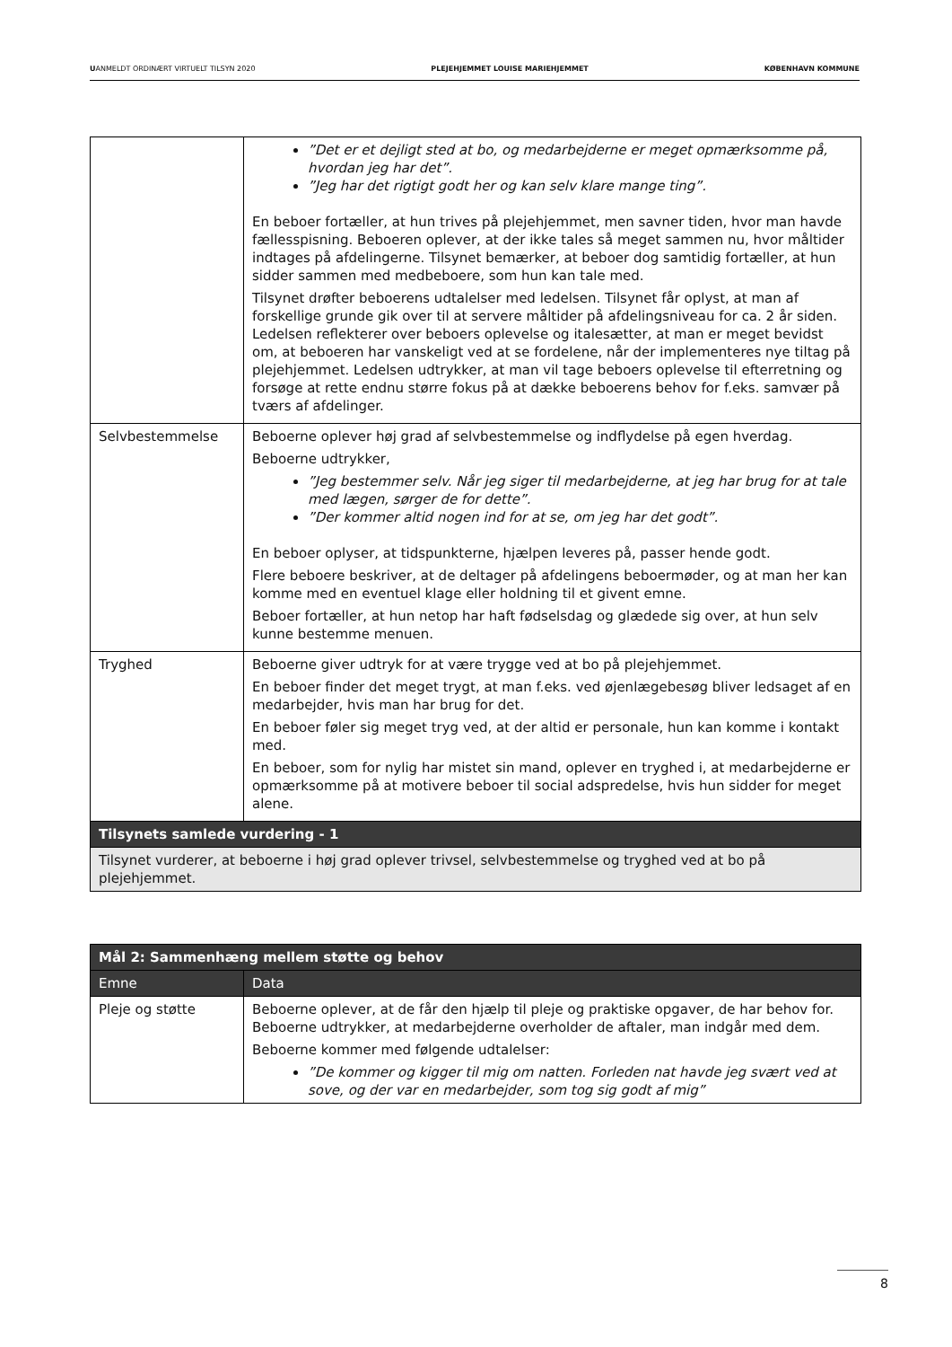UANMELDT ORDINÆRT VIRTUELT TILSYN 2020 PLEJEHJEMMET LOUISE MARIEHJEMMET KØBENHAVN KOMMUNE
| | ”Det er et dejligt sted at bo, og medarbejderne er meget opmærksomme på, hvordan jeg har det”. ”Jeg har det rigtigt godt her og kan selv klare mange ting”. En beboer fortæller, at hun trives på plejehjemmet, men savner tiden, hvor man havde fællesspisning. Beboeren oplever, at der ikke tales så meget sammen nu, hvor måltider indtages på afdelingerne. Tilsynet bemærker, at beboer dog samtidig fortæller, at hun sidder sammen med medbeboere, som hun kan tale med. Tilsynet drøfter beboerens udtalelser med ledelsen. Tilsynet får oplyst, at man af forskellige grunde gik over til at servere måltider på afdelingsniveau for ca. 2 år siden. Ledelsen reflekterer over beboers oplevelse og italesætter, at man er meget bevidst om, at beboeren har vanskeligt ved at se fordelene, når der implementeres nye tiltag på plejehjemmet. Ledelsen udtrykker, at man vil tage beboers oplevelse til efterretning og forsøge at rette endnu større fokus på at dække beboerens behov for f.eks. samvær på tværs af afdelinger. |
| Selvbestemmelse | Beboerne oplever høj grad af selvbestemmelse og indflydelse på egen hverdag. Beboerne udtrykker, ”Jeg bestemmer selv. Når jeg siger til medarbejderne, at jeg har brug for at tale med lægen, sørger de for dette”. ”Der kommer altid nogen ind for at se, om jeg har det godt”. En beboer oplyser, at tidspunkterne, hjælpen leveres på, passer hende godt. Flere beboere beskriver, at de deltager på afdelingens beboermøder, og at man her kan komme med en eventuel klage eller holdning til et givent emne. Beboer fortæller, at hun netop har haft fødselsdag og glædede sig over, at hun selv kunne bestemme menuen. |
| Tryghed | Beboerne giver udtryk for at være trygge ved at bo på plejehjemmet. En beboer finder det meget trygt, at man f.eks. ved øjenlægebesøg bliver ledsaget af en medarbejder, hvis man har brug for det. En beboer føler sig meget tryg ved, at der altid er personale, hun kan komme i kontakt med. En beboer, som for nylig har mistet sin mand, oplever en tryghed i, at medarbejderne er opmærksomme på at motivere beboer til social adspredelse, hvis hun sidder for meget alene. |
| Tilsynets samlede vurdering - 1 | |
| Tilsynet vurderer, at beboerne i høj grad oplever trivsel, selvbestemmelse og tryghed ved at bo på plejehjemmet. | |
| Mål 2: Sammenhæng mellem støtte og behov | |
| --- | --- |
| Emne | Data |
| Pleje og støtte | Beboerne oplever, at de får den hjælp til pleje og praktiske opgaver, de har behov for. Beboerne udtrykker, at medarbejderne overholder de aftaler, man indgår med dem. Beboerne kommer med følgende udtalelser: ”De kommer og kigger til mig om natten. Forleden nat havde jeg svært ved at sove, og der var en medarbejder, som tog sig godt af mig” |
8